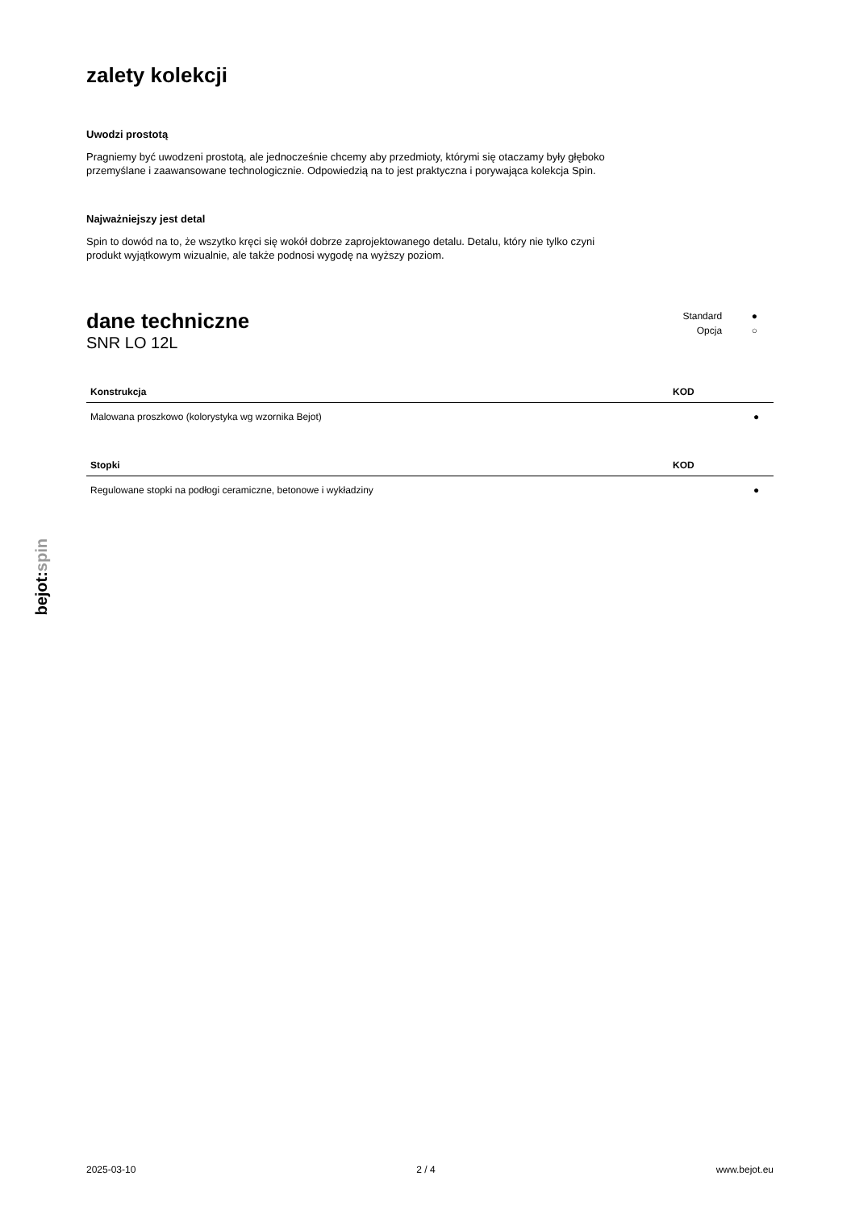zalety kolekcji
Uwodzi prostotą
Pragniemy być uwodzeni prostotą, ale jednocześnie chcemy aby przedmioty, którymi się otaczamy były głęboko przemyślane i zaawansowane technologicznie. Odpowiedzią na to jest praktyczna i porywająca kolekcja Spin.
Najważniejszy jest detal
Spin to dowód na to, że wszytko kręci się wokół dobrze zaprojektowanego detalu. Detalu, który nie tylko czyni produkt wyjątkowym wizualnie, ale także podnosi wygodę na wyższy poziom.
dane techniczne
SNR LO 12L
Standard ●
Opcja ○
| Konstrukcja | KOD | |
| --- | --- | --- |
| Malowana proszkowo (kolorystyka wg wzornika Bejot) | | ● |
| Stopki | KOD | |
| --- | --- | --- |
| Regulowane stopki na podłogi ceramiczne, betonowe i wykładziny | | ● |
bejot:spin
2025-03-10 2 / 4 www.bejot.eu